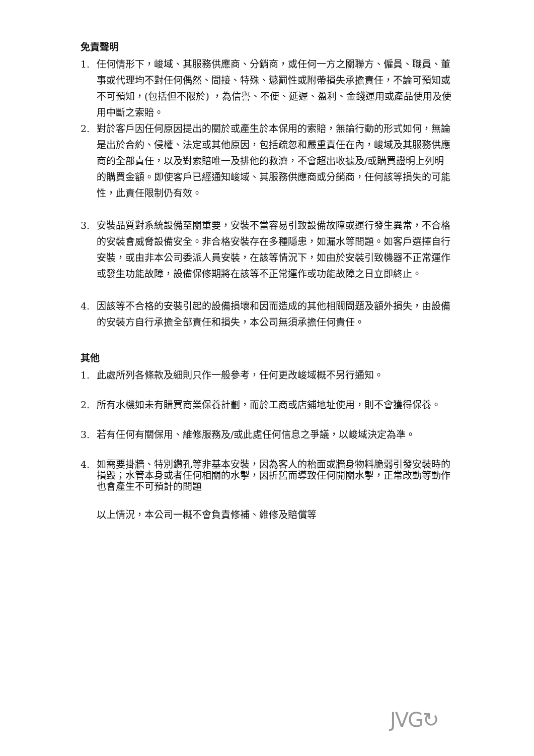免責聲明
1. 任何情形下，峻域、其服務供應商、分銷商，或任何一方之關聯方、僱員、職員、董事或代理均不對任何偶然、間接、特殊、懲罰性或附帶損失承擔責任，不論可預知或不可預知，(包括但不限於) ，為信譽、不便、延遲、盈利、金錢運用或產品使用及使用中斷之索賠。
2. 對於客戶因任何原因提出的關於或產生於本保用的索賠，無論行動的形式如何，無論是出於合約、侵權、法定或其他原因，包括疏忽和嚴重責任在內，峻域及其服務供應商的全部責任，以及對索賠唯一及排他的救濟，不會超出收據及/或購買證明上列明的購買金額。即使客戶已經通知峻域、其服務供應商或分銷商，任何該等損失的可能性，此責任限制仍有效。
3. 安裝品質對系統設備至關重要，安裝不當容易引致設備故障或運行發生異常，不合格的安裝會威脅設備安全。非合格安裝存在多種隱患，如漏水等問題。如客戶選擇自行安裝，或由非本公司委派人員安裝，在該等情況下，如由於安裝引致機器不正常運作或發生功能故障，設備保修期將在該等不正常運作或功能故障之日立即終止。
4. 因該等不合格的安裝引起的設備損壞和因而造成的其他相關問題及額外損失，由設備的安裝方自行承擔全部責任和損失，本公司無須承擔任何責任。
其他
1. 此處所列各條款及細則只作一般參考，任何更改峻域概不另行通知。
2. 所有水機如未有購買商業保養計劃，而於工商或店鋪地址使用，則不會獲得保養。
3. 若有任何有關保用、維修服務及/或此處任何信息之爭議，以峻域決定為準。
4. 如需要掛牆、特別鑽孔等非基本安裝，因為客人的枱面或牆身物料脆弱引發安裝時的損毀；水管本身或者任何相關的水掣，因折舊而導致任何開關水掣，正常改動等動作也會產生不可預計的問題
以上情況，本公司一概不會負責修補、維修及賠償等
JVG↻